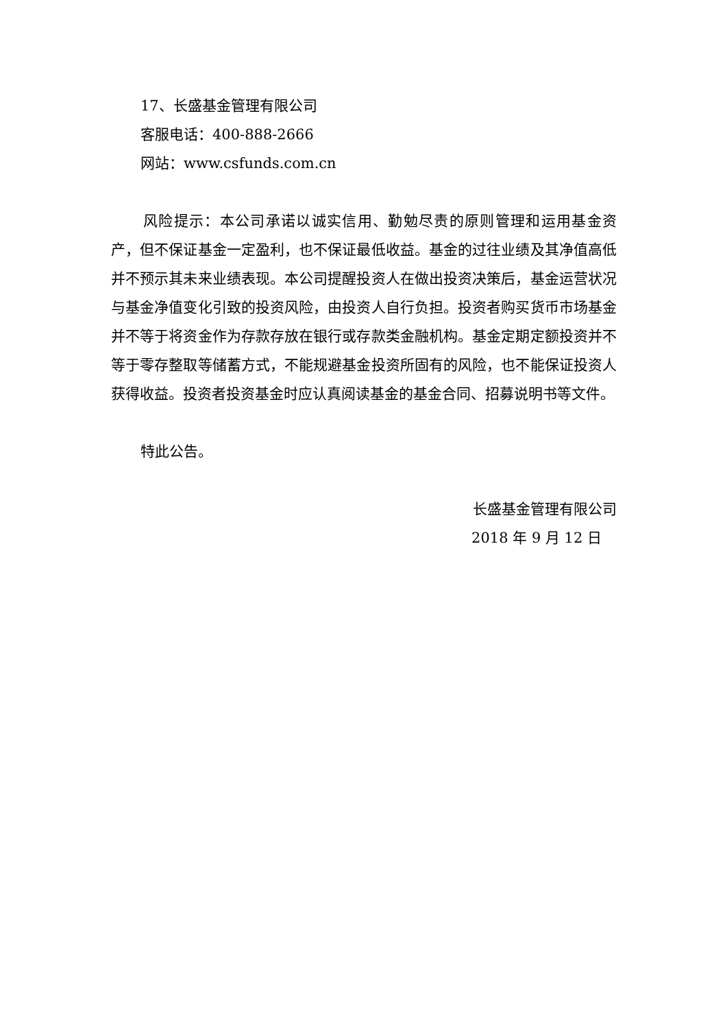17、长盛基金管理有限公司
客服电话：400-888-2666
网站：www.csfunds.com.cn
风险提示：本公司承诺以诚实信用、勤勉尽责的原则管理和运用基金资产，但不保证基金一定盈利，也不保证最低收益。基金的过往业绩及其净值高低并不预示其未来业绩表现。本公司提醒投资人在做出投资决策后，基金运营状况与基金净值变化引致的投资风险，由投资人自行负担。投资者购买货币市场基金并不等于将资金作为存款存放在银行或存款类金融机构。基金定期定额投资并不等于零存整取等储蓄方式，不能规避基金投资所固有的风险，也不能保证投资人获得收益。投资者投资基金时应认真阅读基金的基金合同、招募说明书等文件。
特此公告。
长盛基金管理有限公司
2018 年 9 月 12 日